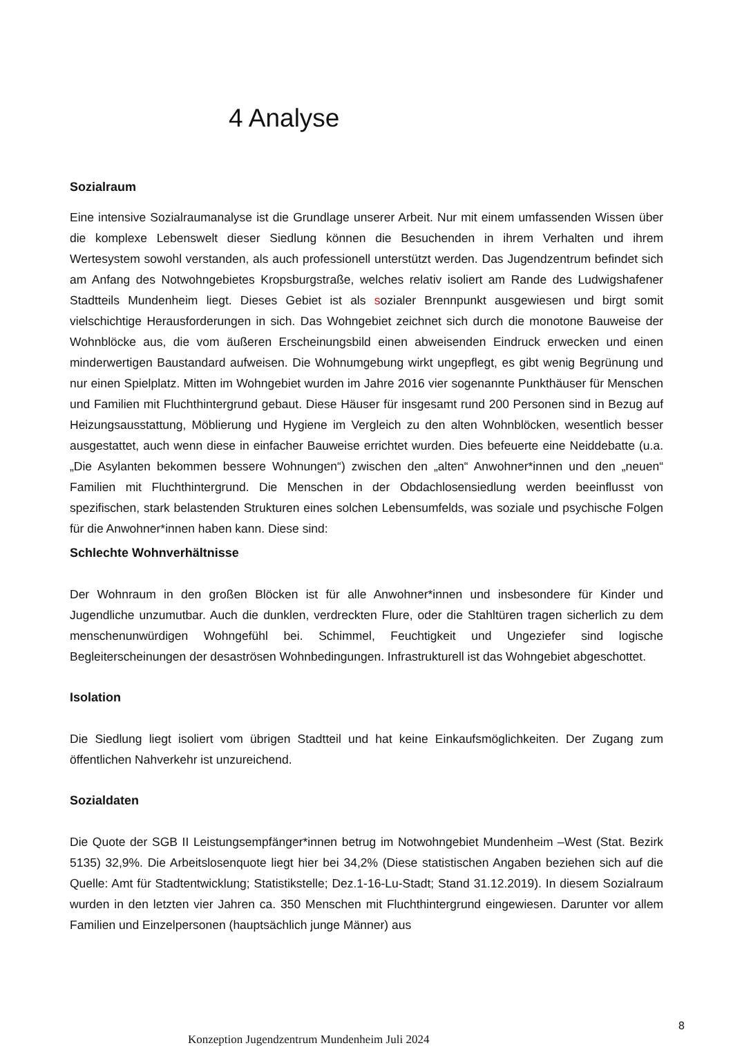4 Analyse
Sozialraum
Eine intensive Sozialraumanalyse ist die Grundlage unserer Arbeit. Nur mit einem umfassenden Wissen über die komplexe Lebenswelt dieser Siedlung können die Besuchenden in ihrem Verhalten und ihrem Wertesystem sowohl verstanden, als auch professionell unterstützt werden. Das Jugendzentrum befindet sich am Anfang des Notwohngebietes Kropsburgstraße, welches relativ isoliert am Rande des Ludwigshafener Stadtteils Mundenheim liegt. Dieses Gebiet ist als sozialer Brennpunkt ausgewiesen und birgt somit vielschichtige Herausforderungen in sich. Das Wohngebiet zeichnet sich durch die monotone Bauweise der Wohnblöcke aus, die vom äußeren Erscheinungsbild einen abweisenden Eindruck erwecken und einen minderwertigen Baustandard aufweisen. Die Wohnumgebung wirkt ungepflegt, es gibt wenig Begrünung und nur einen Spielplatz. Mitten im Wohngebiet wurden im Jahre 2016 vier sogenannte Punkthäuser für Menschen und Familien mit Fluchthintergrund gebaut. Diese Häuser für insgesamt rund 200 Personen sind in Bezug auf Heizungsausstattung, Möblierung und Hygiene im Vergleich zu den alten Wohnblöcken, wesentlich besser ausgestattet, auch wenn diese in einfacher Bauweise errichtet wurden. Dies befeuerte eine Neiddebatte (u.a. „Die Asylanten bekommen bessere Wohnungen“) zwischen den „alten“ Anwohner*innen und den „neuen“ Familien mit Fluchthintergrund. Die Menschen in der Obdachlosensiedlung werden beeinflusst von spezifischen, stark belastenden Strukturen eines solchen Lebensumfelds, was soziale und psychische Folgen für die Anwohner*innen haben kann. Diese sind:
Schlechte Wohnverhältnisse
Der Wohnraum in den großen Blöcken ist für alle Anwohner*innen und insbesondere für Kinder und Jugendliche unzumutbar. Auch die dunklen, verdreckten Flure, oder die Stahltüren tragen sicherlich zu dem menschenunwürdigen Wohngefühl bei. Schimmel, Feuchtigkeit und Ungeziefer sind logische Begleiterscheinungen der desaströsen Wohnbedingungen. Infrastrukturell ist das Wohngebiet abgeschottet.
Isolation
Die Siedlung liegt isoliert vom übrigen Stadtteil und hat keine Einkaufsmöglichkeiten. Der Zugang zum öffentlichen Nahverkehr ist unzureichend.
Sozialdaten
Die Quote der SGB II Leistungsempfänger*innen betrug im Notwohngebiet Mundenheim –West (Stat. Bezirk 5135) 32,9%. Die Arbeitslosenquote liegt hier bei 34,2% (Diese statistischen Angaben beziehen sich auf die Quelle: Amt für Stadtentwicklung; Statistikstelle; Dez.1-16-Lu-Stadt; Stand 31.12.2019). In diesem Sozialraum wurden in den letzten vier Jahren ca. 350 Menschen mit Fluchthintergrund eingewiesen. Darunter vor allem Familien und Einzelpersonen (hauptsächlich junge Männer) aus
8
Konzeption Jugendzentrum Mundenheim Juli 2024